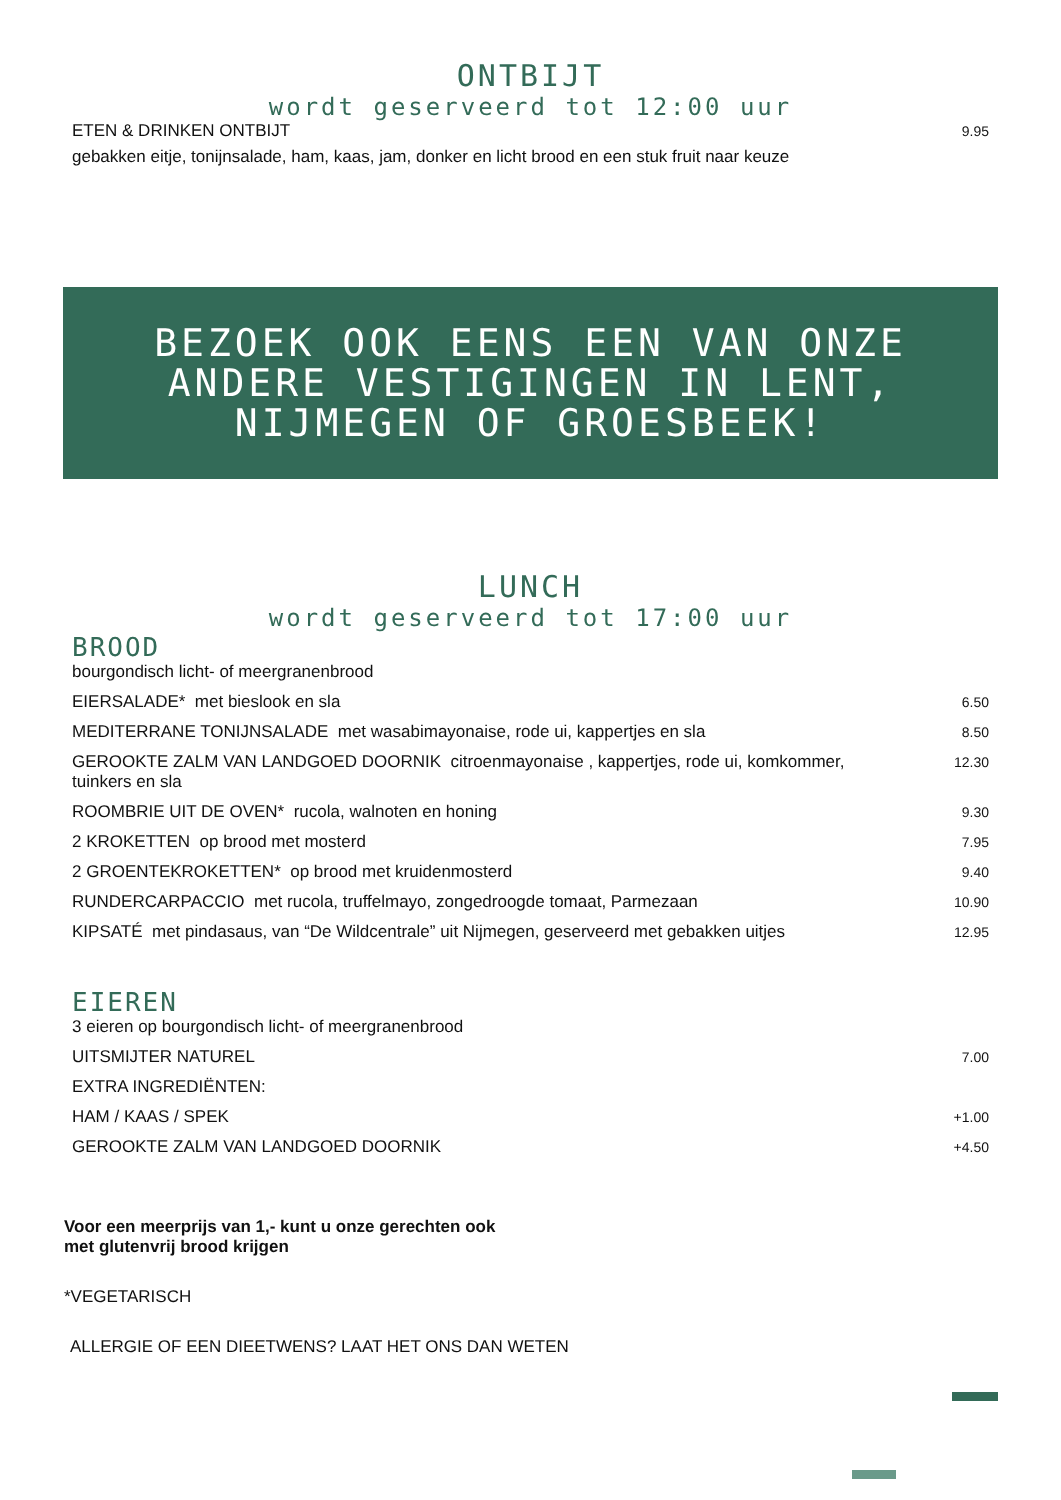ONTBIJT
wordt geserveerd tot 12:00 uur
ETEN & DRINKEN ONTBIJT 9.95
gebakken eitje, tonijnsalade, ham, kaas, jam, donker en licht brood en een stuk fruit naar keuze
BEZOEK OOK EENS EEN VAN ONZE
ANDERE VESTIGINGEN IN LENT,
NIJMEGEN OF GROESBEEK!
LUNCH
wordt geserveerd tot 17:00 uur
BROOD
bourgondisch licht- of meergranenbrood
EIERSALADE* met bieslook en sla 6.50
MEDITERRANE TONIJNSALADE met wasabimayonaise, rode ui, kappertjes en sla 8.50
GEROOKTE ZALM VAN LANDGOED DOORNIK citroenmayonaise , kappertjes, rode ui, komkommer,
tuinkers en sla 12.30
ROOMBRIE UIT DE OVEN* rucola, walnoten en honing 9.30
2 KROKETTEN op brood met mosterd 7.95
2 GROENTEKROKETTEN* op brood met kruidenmosterd 9.40
RUNDERCARPACCIO met rucola, truffelmayo, zongedroogde tomaat, Parmezaan 10.90
KIPSATÉ met pindasaus, van “De Wildcentrale” uit Nijmegen, geserveerd met gebakken uitjes 12.95
EIEREN
3 eieren op bourgondisch licht- of meergranenbrood
UITSMIJTER NATUREL 7.00
EXTRA INGREDIËNTEN:
HAM / KAAS / SPEK +1.00
GEROOKTE ZALM VAN LANDGOED DOORNIK +4.50
Voor een meerprijs van 1,- kunt u onze gerechten ook
met glutenvrij brood krijgen
*VEGETARISCH
ALLERGIE OF EEN DIEETWENS? LAAT HET ONS DAN WETEN